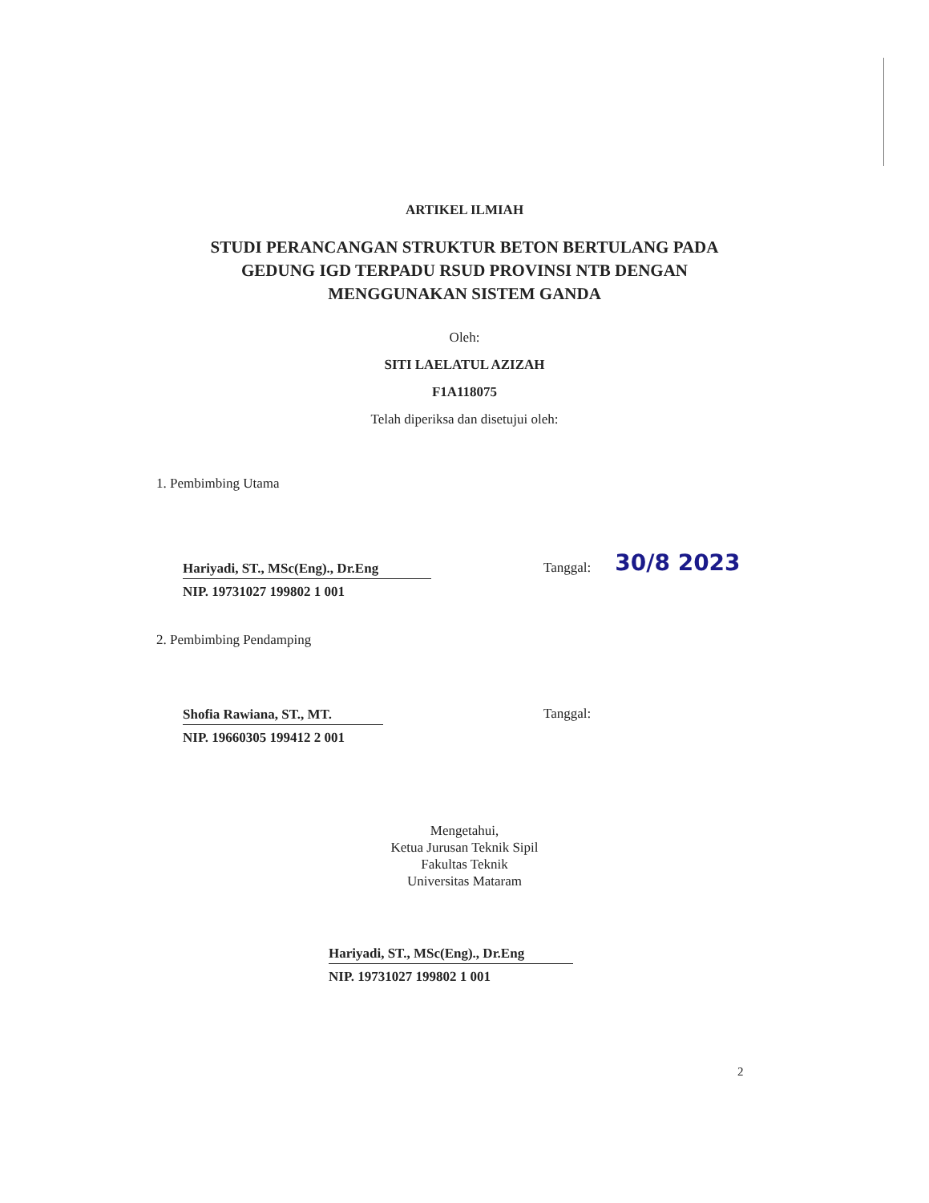ARTIKEL ILMIAH
STUDI PERANCANGAN STRUKTUR BETON BERTULANG PADA
GEDUNG IGD TERPADU RSUD PROVINSI NTB DENGAN
MENGGUNAKAN SISTEM GANDA
Oleh:
SITI LAELATUL AZIZAH
F1A118075
Telah diperiksa dan disetujui oleh:
1. Pembimbing Utama
Hariyadi, ST., MSc(Eng)., Dr.Eng
NIP. 19731027 199802 1 001
Tanggal:
30/8 2023
2. Pembimbing Pendamping
Shofia Rawiana, ST., MT.
NIP. 19660305 199412 2 001
Tanggal:
Mengetahui,
Ketua Jurusan Teknik Sipil
Fakultas Teknik
Universitas Mataram
Hariyadi, ST., MSc(Eng)., Dr.Eng
NIP. 19731027 199802 1 001
2